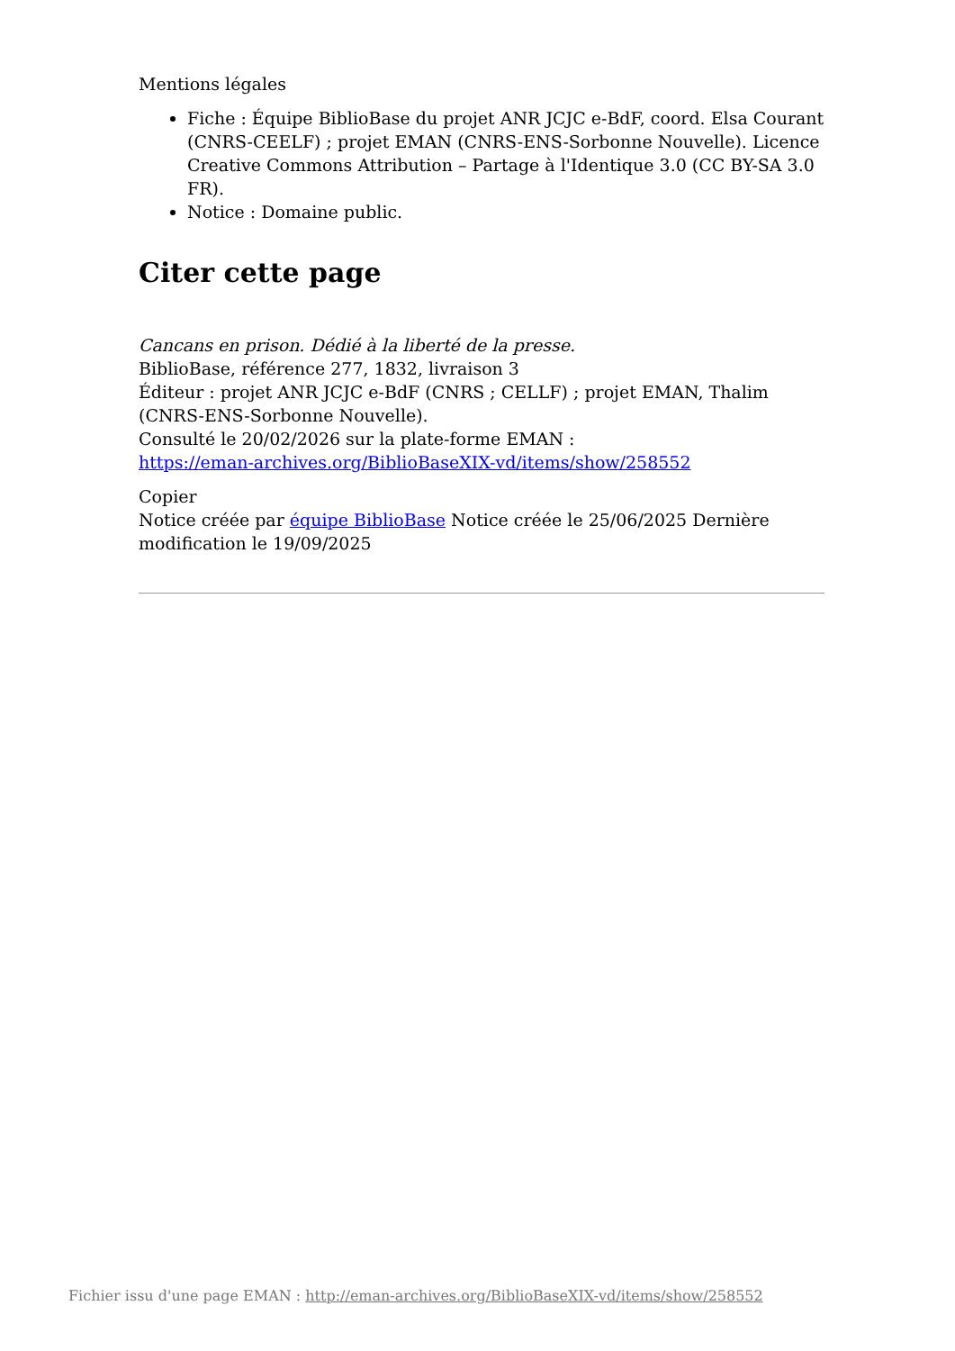Mentions légales
Fiche : Équipe BiblioBase du projet ANR JCJC e-BdF, coord. Elsa Courant (CNRS-CEELF) ; projet EMAN (CNRS-ENS-Sorbonne Nouvelle). Licence Creative Commons Attribution – Partage à l'Identique 3.0 (CC BY-SA 3.0 FR).
Notice : Domaine public.
Citer cette page
Cancans en prison. Dédié à la liberté de la presse.
BiblioBase, référence 277, 1832, livraison 3
Éditeur : projet ANR JCJC e-BdF (CNRS ; CELLF) ; projet EMAN, Thalim (CNRS-ENS-Sorbonne Nouvelle).
Consulté le 20/02/2026 sur la plate-forme EMAN :
https://eman-archives.org/BiblioBaseXIX-vd/items/show/258552
Copier
Notice créée par équipe BiblioBase Notice créée le 25/06/2025 Dernière modification le 19/09/2025
Fichier issu d'une page EMAN : http://eman-archives.org/BiblioBaseXIX-vd/items/show/258552